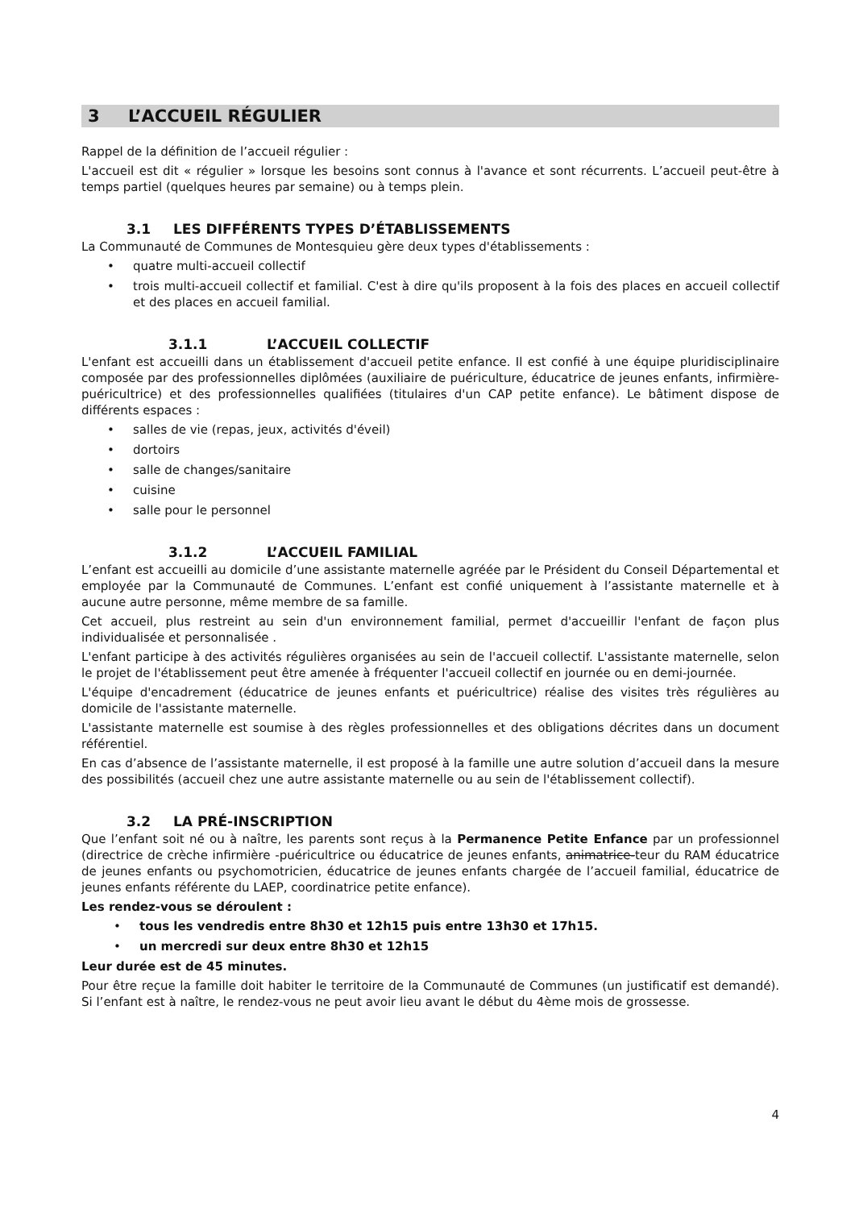3 L’ACCUEIL RÉGULIER
Rappel de la définition de l’accueil régulier :
L'accueil est dit « régulier » lorsque les besoins sont connus à l'avance et sont récurrents. L’accueil peut-être à temps partiel (quelques heures par semaine) ou à temps plein.
3.1 LES DIFFÉRENTS TYPES D’ÉTABLISSEMENTS
La Communauté de Communes de Montesquieu gère deux types d'établissements :
• quatre multi-accueil collectif
• trois multi-accueil collectif et familial. C'est à dire qu'ils proposent à la fois des places en accueil collectif et des places en accueil familial.
3.1.1 L’ACCUEIL COLLECTIF
L'enfant est accueilli dans un établissement d'accueil petite enfance. Il est confié à une équipe pluridisciplinaire composée par des professionnelles diplômées (auxiliaire de puériculture, éducatrice de jeunes enfants, infirmière-puéricultrice) et des professionnelles qualifiées (titulaires d'un CAP petite enfance). Le bâtiment dispose de différents espaces :
• salles de vie (repas, jeux, activités d'éveil)
• dortoirs
• salle de changes/sanitaire
• cuisine
• salle pour le personnel
3.1.2 L’ACCUEIL FAMILIAL
L’enfant est accueilli au domicile d’une assistante maternelle agréée par le Président du Conseil Départemental et employée par la Communauté de Communes. L’enfant est confié uniquement à l’assistante maternelle et à aucune autre personne, même membre de sa famille.
Cet accueil, plus restreint au sein d'un environnement familial, permet d'accueillir l'enfant de façon plus individualisée et personnalisée .
L'enfant participe à des activités régulières organisées au sein de l'accueil collectif. L'assistante maternelle, selon le projet de l'établissement peut être amenée à fréquenter l'accueil collectif en journée ou en demi-journée.
L'équipe d'encadrement (éducatrice de jeunes enfants et puéricultrice) réalise des visites très régulières au domicile de l'assistante maternelle.
L'assistante maternelle est soumise à des règles professionnelles et des obligations décrites dans un document référentiel.
En cas d’absence de l’assistante maternelle, il est proposé à la famille une autre solution d’accueil dans la mesure des possibilités (accueil chez une autre assistante maternelle ou au sein de l'établissement collectif).
3.2 LA PRÉ-INSCRIPTION
Que l’enfant soit né ou à naître, les parents sont reçus à la Permanence Petite Enfance par un professionnel (directrice de crèche infirmière -puéricultrice ou éducatrice de jeunes enfants, animatrice-teur du RAM éducatrice de jeunes enfants ou psychomotricien, éducatrice de jeunes enfants chargée de l’accueil familial, éducatrice de jeunes enfants référente du LAEP, coordinatrice petite enfance).
Les rendez-vous se déroulent :
• tous les vendredis entre 8h30 et 12h15 puis entre 13h30 et 17h15.
• un mercredi sur deux entre 8h30 et 12h15
Leur durée est de 45 minutes.
Pour être reçue la famille doit habiter le territoire de la Communauté de Communes (un justificatif est demandé). Si l’enfant est à naître, le rendez-vous ne peut avoir lieu avant le début du 4ème mois de grossesse.
4